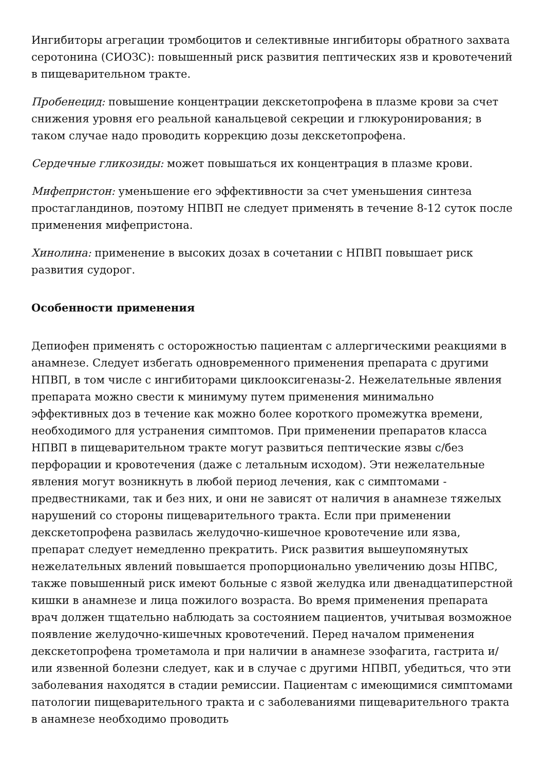Ингибиторы агрегации тромбоцитов и селективные ингибиторы обратного захвата серотонина (СИОЗС): повышенный риск развития пептических язв и кровотечений в пищеварительном тракте.
Пробенецид: повышение концентрации декскетопрофена в плазме крови за счет снижения уровня его реальной канальцевой секреции и глюкуронирования; в таком случае надо проводить коррекцию дозы декскетопрофена.
Сердечные гликозиды: может повышаться их концентрация в плазме крови.
Мифепристон: уменьшение его эффективности за счет уменьшения синтеза простагландинов, поэтому НПВП не следует применять в течение 8-12 суток после применения мифепристона.
Хинолина: применение в высоких дозах в сочетании с НПВП повышает риск развития судорог.
Особенности применения
Депиофен применять с осторожностью пациентам с аллергическими реакциями в анамнезе. Следует избегать одновременного применения препарата с другими НПВП, в том числе с ингибиторами циклооксигеназы-2. Нежелательные явления препарата можно свести к минимуму путем применения минимально эффективных доз в течение как можно более короткого промежутка времени, необходимого для устранения симптомов. При применении препаратов класса НПВП в пищеварительном тракте могут развиться пептические язвы с/без перфорации и кровотечения (даже с летальным исходом). Эти нежелательные явления могут возникнуть в любой период лечения, как с симптомами - предвестниками, так и без них, и они не зависят от наличия в анамнезе тяжелых нарушений со стороны пищеварительного тракта. Если при применении декскетопрофена развилась желудочно-кишечное кровотечение или язва, препарат следует немедленно прекратить. Риск развития вышеупомянутых нежелательных явлений повышается пропорционально увеличению дозы НПВС, также повышенный риск имеют больные с язвой желудка или двенадцатиперстной кишки в анамнезе и лица пожилого возраста. Во время применения препарата врач должен тщательно наблюдать за состоянием пациентов, учитывая возможное появление желудочно-кишечных кровотечений. Перед началом применения декскетопрофена трометамола и при наличии в анамнезе эзофагита, гастрита и/или язвенной болезни следует, как и в случае с другими НПВП, убедиться, что эти заболевания находятся в стадии ремиссии. Пациентам с имеющимися симптомами патологии пищеварительного тракта и с заболеваниями пищеварительного тракта в анамнезе необходимо проводить